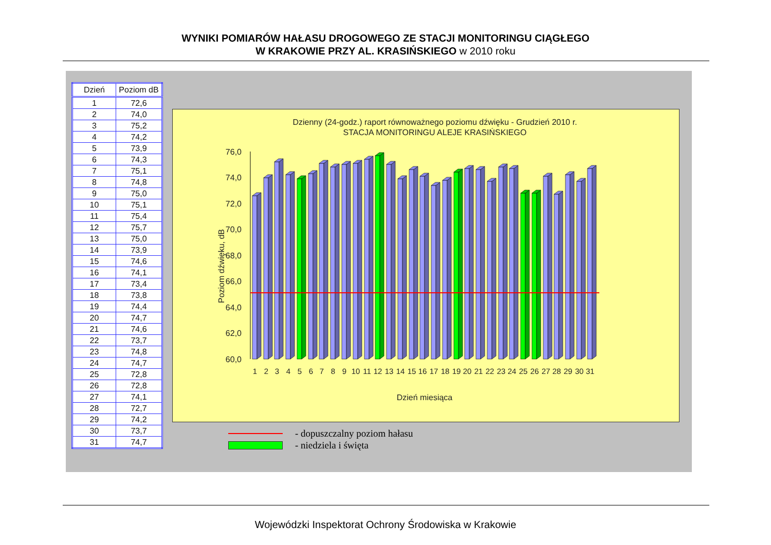WYNIKI POMIARÓW HAŁASU DROGOWEGO ZE STACJI MONITORINGU CIĄGŁEGO
W KRAKOWIE PRZY AL. KRASIŃSKIEGO w 2010 roku
| Dzień | Poziom dB |
| --- | --- |
| 1 | 72,6 |
| 2 | 74,0 |
| 3 | 75,2 |
| 4 | 74,2 |
| 5 | 73,9 |
| 6 | 74,3 |
| 7 | 75,1 |
| 8 | 74,8 |
| 9 | 75,0 |
| 10 | 75,1 |
| 11 | 75,4 |
| 12 | 75,7 |
| 13 | 75,0 |
| 14 | 73,9 |
| 15 | 74,6 |
| 16 | 74,1 |
| 17 | 73,4 |
| 18 | 73,8 |
| 19 | 74,4 |
| 20 | 74,7 |
| 21 | 74,6 |
| 22 | 73,7 |
| 23 | 74,8 |
| 24 | 74,7 |
| 25 | 72,8 |
| 26 | 72,8 |
| 27 | 74,1 |
| 28 | 72,7 |
| 29 | 74,2 |
| 30 | 73,7 |
| 31 | 74,7 |
Dzienny (24-godz.) raport równoważnego poziomu dźwięku - Grudzień 2010 r.
STACJA MONITORINGU ALEJE KRASIŃSKIEGO
Poziom dźwięku, dB
76,0
74,0
72,0
70,0
68,0
66,0
64,0
62,0
60,0
1
2
3
4
5
6
7
8
9
10
11
12
13
14
15
16
17
18
19
20
21
22
23
24
25
26
27
28
29
30
31
Dzień miesiąca
- dopuszczalny poziom hałasu
- niedziela i święta
Wojewódzki Inspektorat Ochrony Środowiska w Krakowie